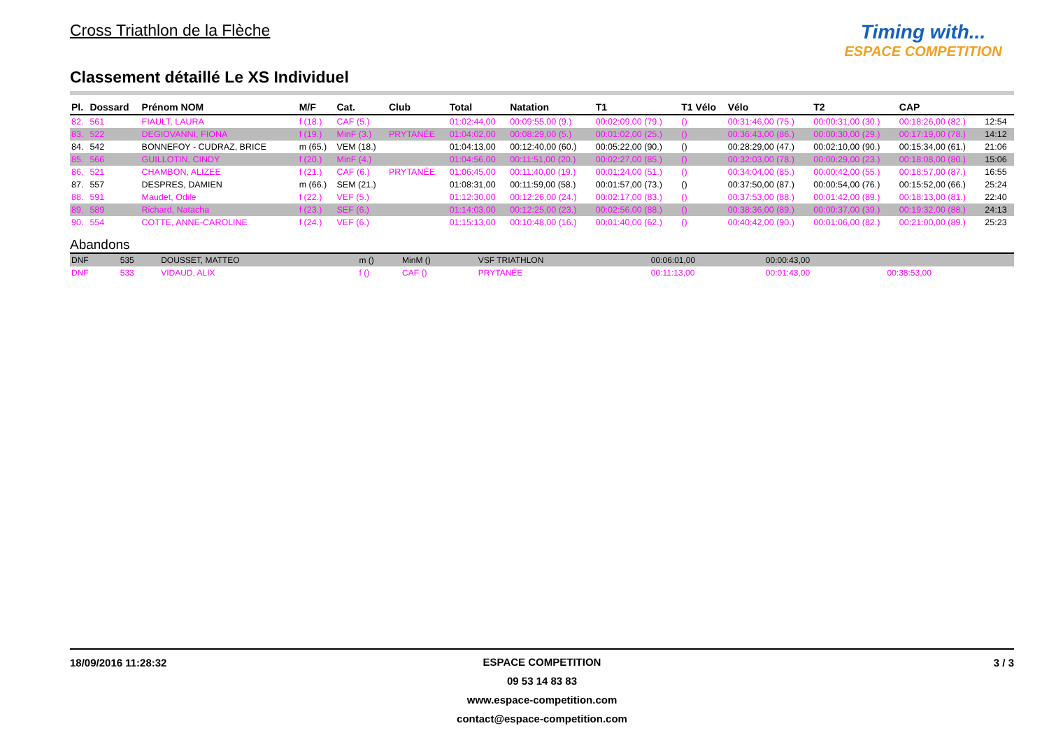Cross Triathlon de la Flèche
Classement détaillé Le XS Individuel
Timing with...
ESPACE COMPETITION
| Pl. | Dossard | Prénom NOM | M/F | Cat. | Club | Total | Natation | T1 | T1 Vélo | Vélo | T2 | CAP | |
| --- | --- | --- | --- | --- | --- | --- | --- | --- | --- | --- | --- | --- | --- |
| 82. | 561 | FIAULT, LAURA | f (18.) | CAF (5.) | | 01:02:44,00 | 00:09:55,00 (9.) | 00:02:09,00 (79.) | () | 00:31:46,00 (75.) | 00:00:31,00 (30.) | 00:18:26,00 (82.) | 12:54 |
| 83. | 522 | DEGIOVANNI, FIONA | f (19.) | MinF (3.) | PRYTANÉE | 01:04:02,00 | 00:08:29,00 (5.) | 00:01:02,00 (25.) | () | 00:36:43,00 (86.) | 00:00:30,00 (29.) | 00:17:19,00 (78.) | 14:12 |
| 84. | 542 | BONNEFOY - CUDRAZ, BRICE | m (65.) | VEM (18.) | | 01:04:13,00 | 00:12:40,00 (60.) | 00:05:22,00 (90.) | () | 00:28:29,00 (47.) | 00:02:10,00 (90.) | 00:15:34,00 (61.) | 21:06 |
| 85. | 566 | GUILLOTIN, CINDY | f (20.) | MinF (4.) | | 01:04:56,00 | 00:11:51,00 (20.) | 00:02:27,00 (85.) | () | 00:32:03,00 (78.) | 00:00:29,00 (23.) | 00:18:08,00 (80.) | 15:06 |
| 86. | 521 | CHAMBON, ALIZEE | f (21.) | CAF (6.) | PRYTANÉE | 01:06:45,00 | 00:11:40,00 (19.) | 00:01:24,00 (51.) | () | 00:34:04,00 (85.) | 00:00:42,00 (55.) | 00:18:57,00 (87.) | 16:55 |
| 87. | 557 | DESPRES, DAMIEN | m (66.) | SEM (21.) | | 01:08:31,00 | 00:11:59,00 (58.) | 00:01:57,00 (73.) | () | 00:37:50,00 (87.) | 00:00:54,00 (76.) | 00:15:52,00 (66.) | 25:24 |
| 88. | 591 | Maudet, Odile | f (22.) | VEF (5.) | | 01:12:30,00 | 00:12:26,00 (24.) | 00:02:17,00 (83.) | () | 00:37:53,00 (88.) | 00:01:42,00 (89.) | 00:18:13,00 (81.) | 22:40 |
| 89. | 589 | Richard, Natacha | f (23.) | SEF (6.) | | 01:14:03,00 | 00:12:25,00 (23.) | 00:02:56,00 (88.) | () | 00:38:36,00 (89.) | 00:00:37,00 (39.) | 00:19:32,00 (88.) | 24:13 |
| 90. | 554 | COTTE, ANNE-CAROLINE | f (24.) | VEF (6.) | | 01:15:13,00 | 00:10:48,00 (16.) | 00:01:40,00 (62.) | () | 00:40:42,00 (90.) | 00:01:06,00 (82.) | 00:21:00,00 (89.) | 25:23 |
Abandons
| DNF | 535 | DOUSSET, MATTEO | m () | MinM () | VSF TRIATHLON | | 00:06:01,00 | 00:00:43,00 | | | | |
| DNF | 533 | VIDAUD, ALIX | f () | CAF () | PRYTANÉE | | 00:11:13,00 | 00:01:43,00 | | 00:38:53,00 | | |
18/09/2016 11:28:32
ESPACE COMPETITION
09 53 14 83 83
www.espace-competition.com
contact@espace-competition.com
3 / 3